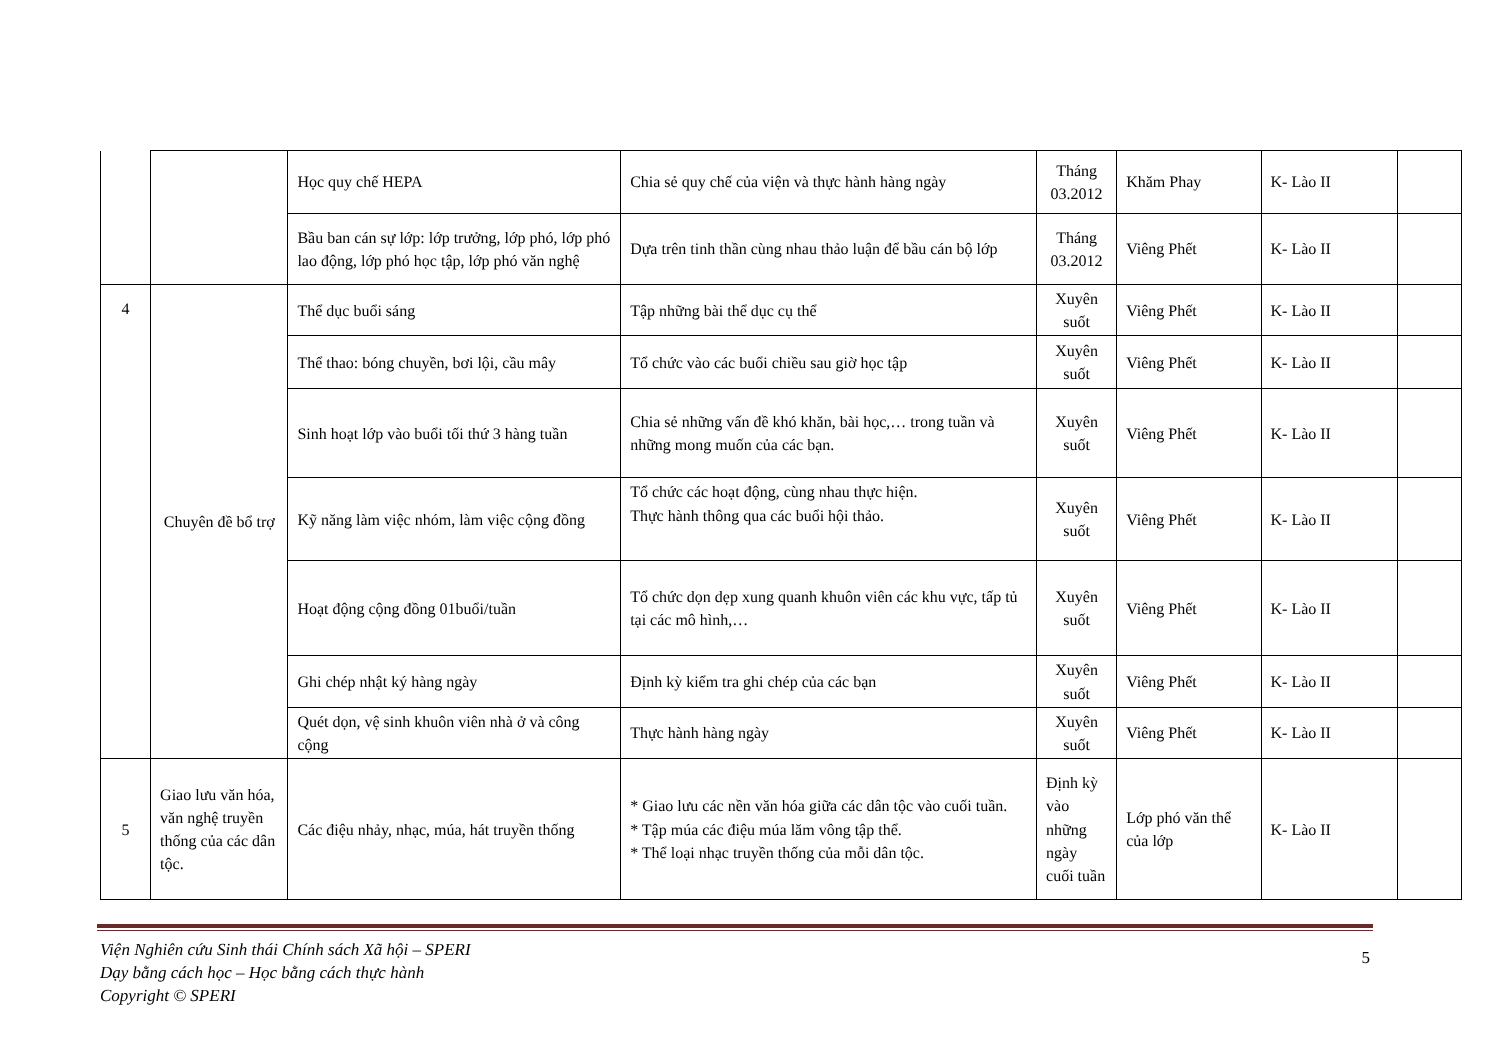| | | Học quy chế HEPA | Chia sẻ quy chế của viện và thực hành hàng ngày | Tháng 03.2012 | Khăm Phay | K- Lào II | |
| | | Bầu ban cán sự lớp: lớp trưởng, lớp phó, lớp phó lao động, lớp phó học tập, lớp phó văn nghệ | Dựa trên tinh thần cùng nhau thảo luận để bầu cán bộ lớp | Tháng 03.2012 | Viêng Phết | K- Lào II | |
| 4 | Chuyên đề bổ trợ | Thể dục buổi sáng | Tập những bài thể dục cụ thể | Xuyên suốt | Viêng Phết | K- Lào II | |
| | | Thể thao: bóng chuyền, bơi lội, cầu mây | Tổ chức vào các buổi chiều sau giờ học tập | Xuyên suốt | Viêng Phết | K- Lào II | |
| | | Sinh hoạt lớp vào buổi tối thứ 3 hàng tuần | Chia sẻ những vấn đề khó khăn, bài học,… trong tuần và những mong muốn của các bạn. | Xuyên suốt | Viêng Phết | K- Lào II | |
| | | Kỹ năng làm việc nhóm, làm việc cộng đồng | Tổ chức các hoạt động, cùng nhau thực hiện. Thực hành thông qua các buổi hội thảo. | Xuyên suốt | Viêng Phết | K- Lào II | |
| | | Hoạt động cộng đồng 01buổi/tuần | Tổ chức dọn dẹp xung quanh khuôn viên các khu vực, tấp tủ tại các mô hình,… | Xuyên suốt | Viêng Phết | K- Lào II | |
| | | Ghi chép nhật ký hàng ngày | Định kỳ kiểm tra ghi chép của các bạn | Xuyên suốt | Viêng Phết | K- Lào II | |
| | | Quét dọn, vệ sinh khuôn viên nhà ở và công cộng | Thực hành hàng ngày | Xuyên suốt | Viêng Phết | K- Lào II | |
| 5 | Giao lưu văn hóa, văn nghệ truyền thống của các dân tộc. | Các điệu nhảy, nhạc, múa, hát truyền thống | * Giao lưu các nền văn hóa giữa các dân tộc vào cuối tuần. * Tập múa các điệu múa lăm vông tập thể. * Thể loại nhạc truyền thống của mỗi dân tộc. | Định kỳ vào những ngày cuối tuần | Lớp phó văn thể của lớp | K- Lào II | |
Viện Nghiên cứu Sinh thái Chính sách Xã hội – SPERI
Dạy bằng cách học – Học bằng cách thực hành
Copyright © SPERI
5